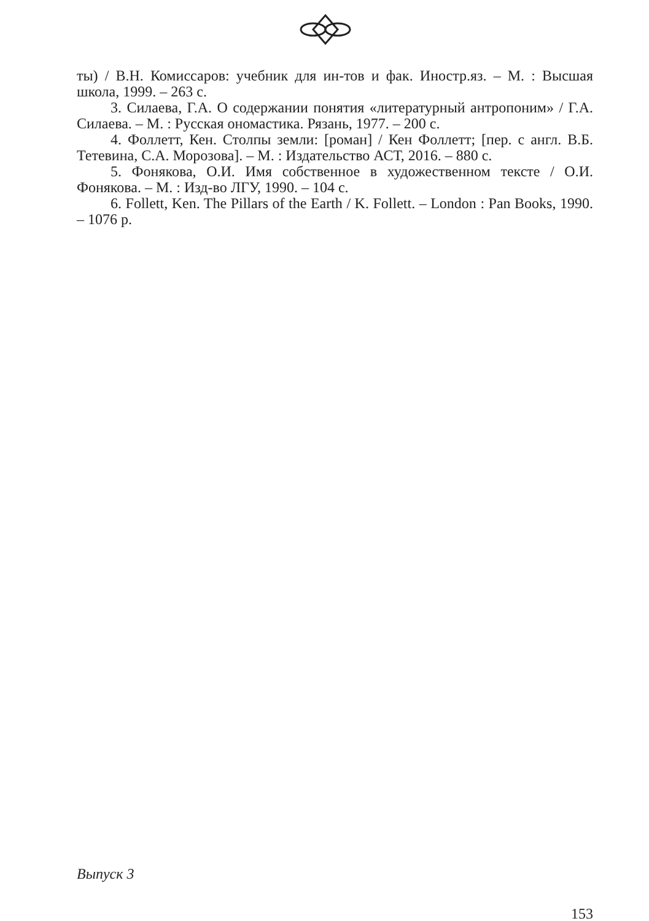ты) / В.Н. Комиссаров: учебник для ин-тов и фак. Иностр.яз. – М. : Высшая школа, 1999. – 263 с.
3. Силаева, Г.А. О содержании понятия «литературный антропоним» / Г.А. Силаева. – М. : Русская ономастика. Рязань, 1977. – 200 с.
4. Фоллетт, Кен. Столпы земли: [роман] / Кен Фоллетт; [пер. с англ. В.Б. Тетевина, С.А. Морозова]. – М. : Издательство АСТ, 2016. – 880 с.
5. Фонякова, О.И. Имя собственное в художественном тексте / О.И. Фонякова. – М. : Изд-во ЛГУ, 1990. – 104 с.
6. Follett, Ken. The Pillars of the Earth / K. Follett. – London : Pan Books, 1990. – 1076 p.
Выпуск 3
153